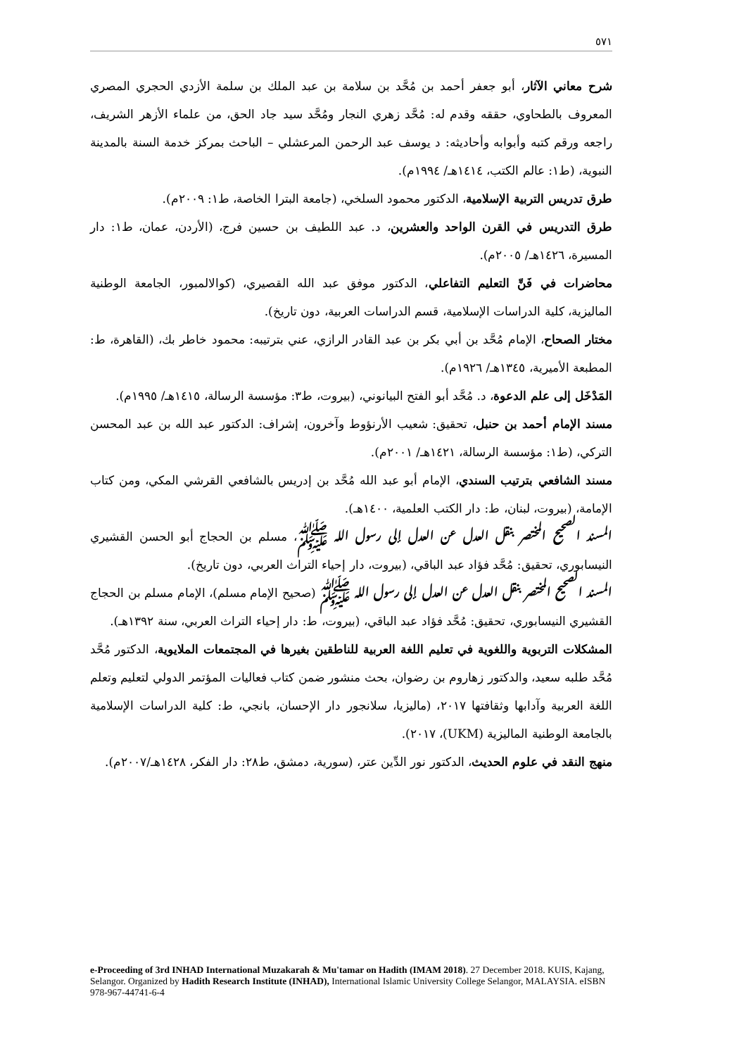٥٧١
شرح معاني الآثار، أبو جعفر أحمد بن مُحَّد بن سلامة بن عبد الملك بن سلمة الأزدي الحجري المصري المعروف بالطحاوي، حققه وقدم له: مُحَّد زهري النجار ومُحَّد سيد جاد الحق، من علماء الأزهر الشريف، راجعه ورقم كتبه وأبوابه وأحاديثه: د يوسف عبد الرحمن المرعشلي – الباحث بمركز خدمة السنة بالمدينة النبوية، (ط١: عالم الكتب، ١٤١٤هـ/ ١٩٩٤م).
طرق تدريس التربية الإسلامية، الدكتور محمود السلخي، (جامعة البترا الخاصة، ط١: ٢٠٠٩م).
طرق التدريس في القرن الواحد والعشرين، د. عبد اللطيف بن حسين فرج، (الأردن، عمان، ط١: دار المسيرة، ١٤٢٦هـ/ ٢٠٠٥م).
محاضرات في فَنِّ التعليم التفاعلي، الدكتور موفق عبد الله القصيري، (كوالالمبور، الجامعة الوطنية الماليزية، كلية الدراسات الإسلامية، قسم الدراسات العربية، دون تاريخ).
مختار الصحاح، الإمام مُحَّد بن أبي بكر بن عبد القادر الرازي، عني بترتيبه: محمود خاطر بك، (القاهرة، ط: المطبعة الأميرية، ١٣٤٥هـ/ ١٩٢٦م).
المَدْخَل إلى علم الدعوة، د. مُحَّد أبو الفتح البيانوني، (بيروت، ط٣: مؤسسة الرسالة، ١٤١٥هـ/ ١٩٩٥م).
مسند الإمام أحمد بن حنبل، تحقيق: شعيب الأرنؤوط وآخرون، إشراف: الدكتور عبد الله بن عبد المحسن التركي، (ط١: مؤسسة الرسالة، ١٤٢١هـ/ ٢٠٠١م).
مسند الشافعي بترتيب السندي، الإمام أبو عبد الله مُحَّد بن إدريس بالشافعي القرشي المكي، ومن كتاب الإمامة، (بيروت، لبنان، ط: دار الكتب العلمية، ١٤٠٠هـ).
المسند الصحيح المختصر بنقل العدل عن العدل إلى رسول الله ﷺ، مسلم بن الحجاج أبو الحسن القشيري النيسابوري، تحقيق: مُحَّد فؤاد عبد الباقي، (بيروت، دار إحياء التراث العربي، دون تاريخ).
المسند الصحيح المختصر بنقل العدل عن العدل إلى رسول الله ﷺ (صحيح الإمام مسلم)، الإمام مسلم بن الحجاج القشيري النيسابوري، تحقيق: مُحَّد فؤاد عبد الباقي، (بيروت، ط: دار إحياء التراث العربي، سنة ١٣٩٢هـ).
المشكلات التربوية واللغوية في تعليم اللغة العربية للناطقين بغيرها في المجتمعات الملايوية، الدكتور مُحَّد مُحَّد طلبه سعيد، والدكتور زهاروم بن رضوان، بحث منشور ضمن كتاب فعاليات المؤتمر الدولي لتعليم وتعلم اللغة العربية وآدابها وثقافتها ٢٠١٧، (ماليزيا، سلانجور دار الإحسان، بانجي، ط: كلية الدراسات الإسلامية بالجامعة الوطنية الماليزية (UKM)، ٢٠١٧).
منهج النقد في علوم الحديث، الدكتور نور الدِّين عتر، (سورية، دمشق، ط٢٨: دار الفكر، ١٤٢٨هـ/٢٠٠٧م).
e-Proceeding of 3rd INHAD International Muzakarah & Mu'tamar on Hadith (IMAM 2018). 27 December 2018. KUIS, Kajang, Selangor. Organized by Hadith Research Institute (INHAD), International Islamic University College Selangor, MALAYSIA. eISBN 978-967-44741-6-4